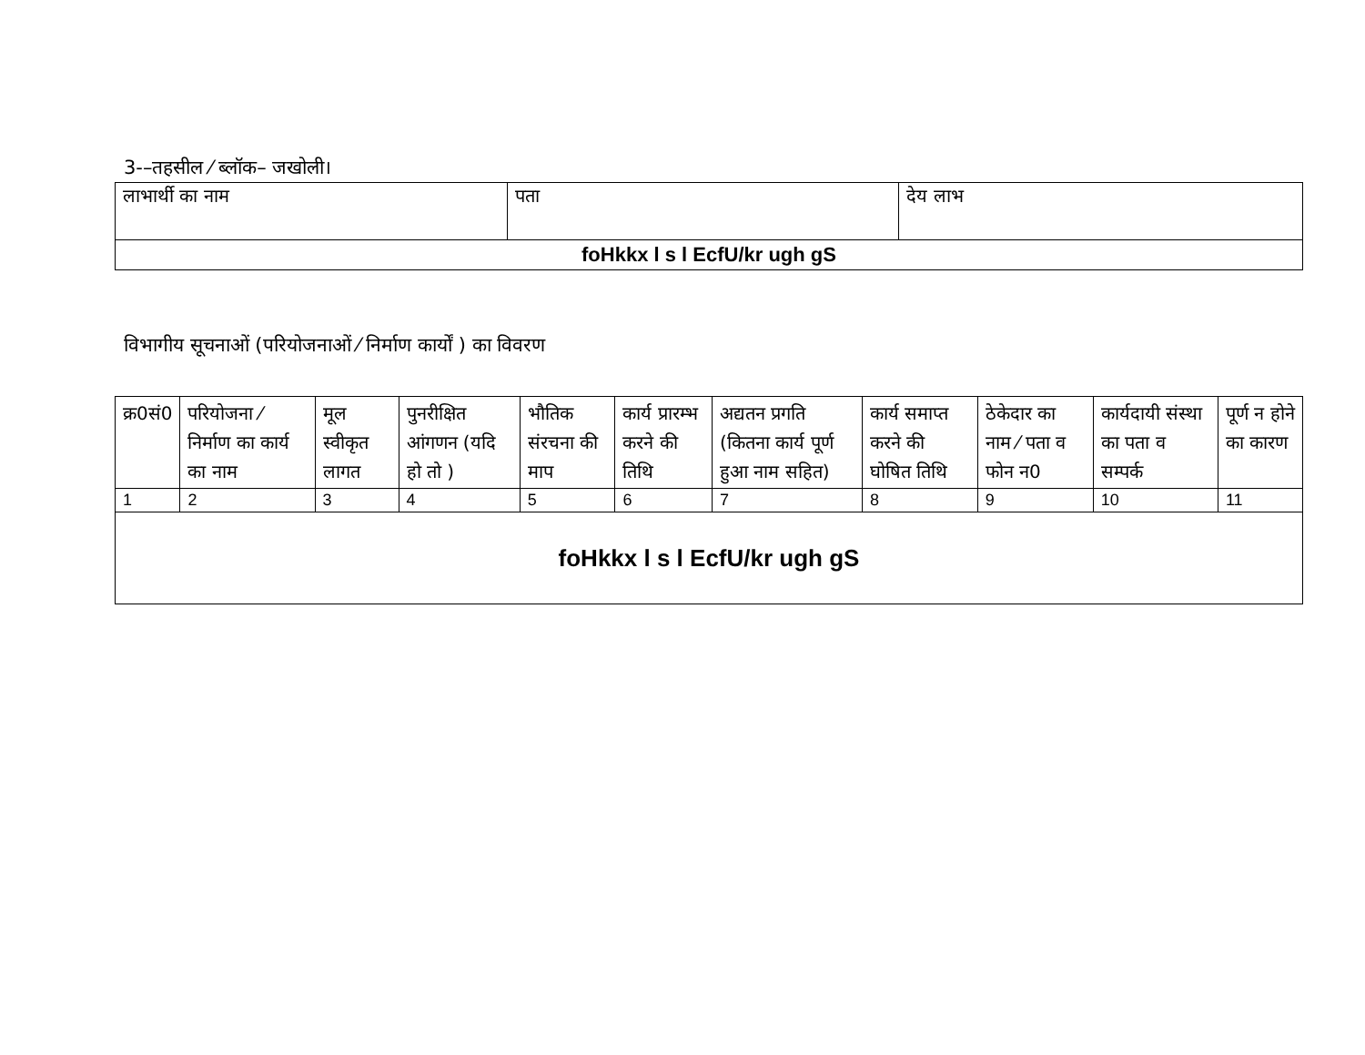3-–तहसील ⁄ ब्लॉक– जखोली।
| लाभार्थी का नाम | पता | देय लाभ |
| foHkkx l s l EcfU/kr ugh gS | | |
विभागीय सूचनाओं (परियोजनाओं ⁄ निर्माण कार्यों ) का विवरण
| क्र0सं0 | परियोजना ⁄ निर्माण का कार्य का नाम | मूल स्वीकृत लागत | पुनरीक्षित आंगणन (यदि हो तो ) | भौतिक संरचना की माप | कार्य प्रारम्भ करने की तिथि | अद्यतन प्रगति (कितना कार्य पूर्ण हुआ नाम सहित) | कार्य समाप्त करने की घोषित तिथि | ठेकेदार का नाम ⁄ पता व फोन न0 | कार्यदायी संस्था का पता व सम्पर्क | पूर्ण न होने का कारण |
| --- | --- | --- | --- | --- | --- | --- | --- | --- | --- | --- |
| 1 | 2 | 3 | 4 | 5 | 6 | 7 | 8 | 9 | 10 | 11 |
| foHkkx l s l EcfU/kr ugh gS | | | | | | | | | | |